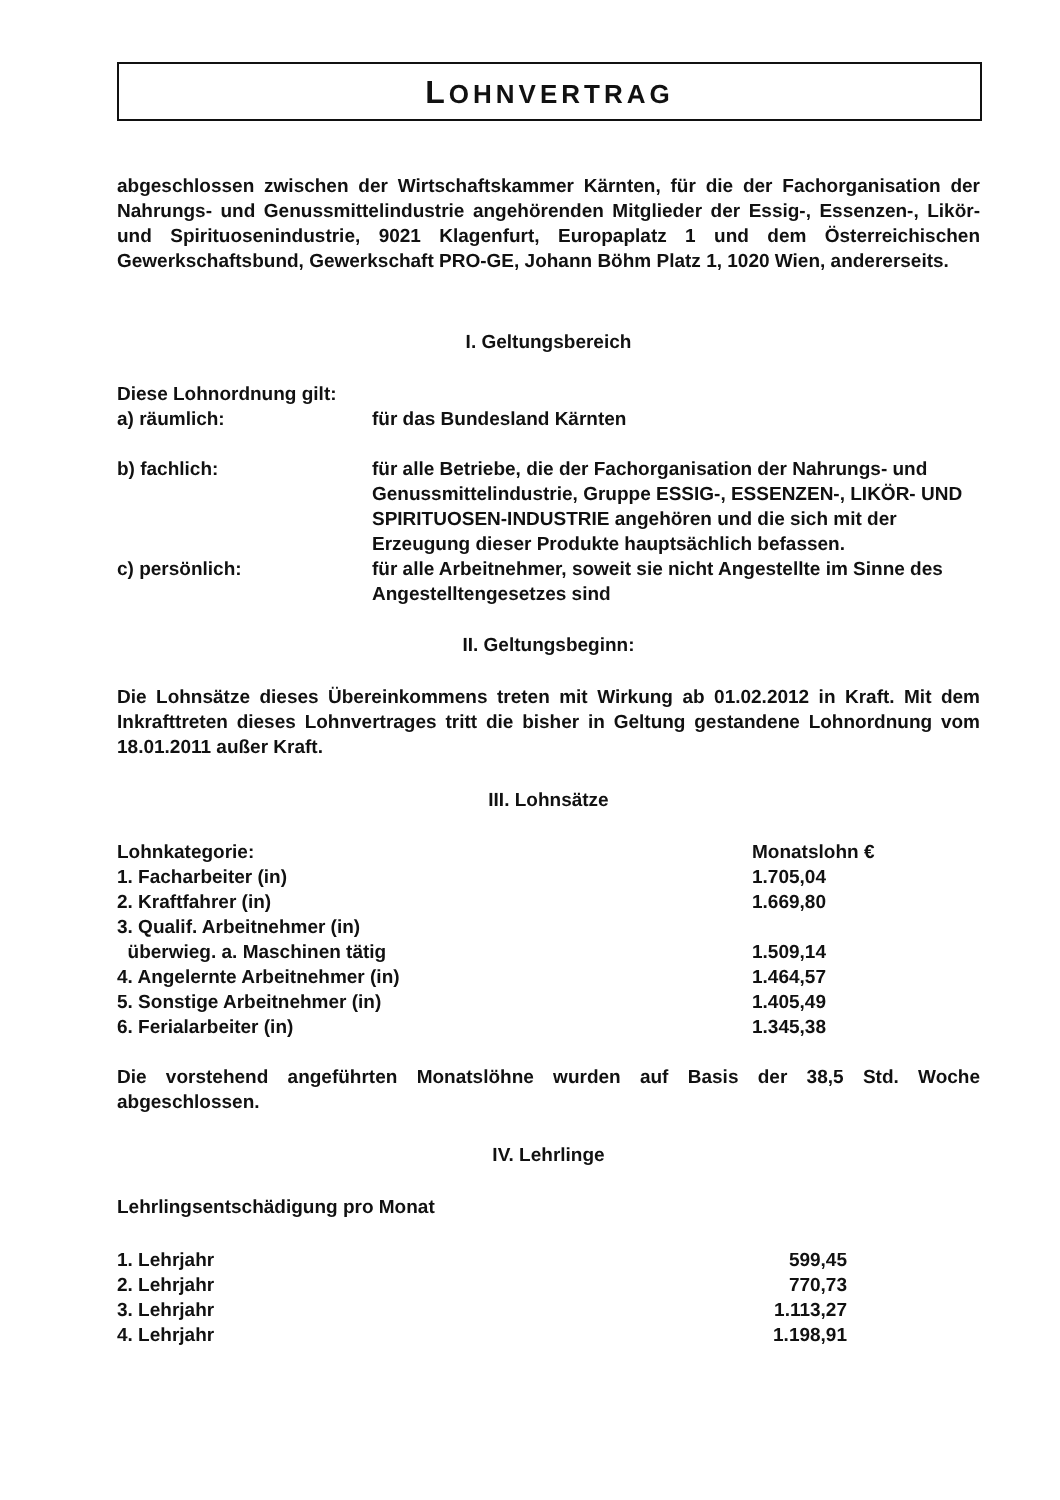LOHNVERTRAG
abgeschlossen zwischen der Wirtschaftskammer Kärnten, für die der Fachorganisation der Nahrungs- und Genussmittelindustrie angehörenden Mitglieder der Essig-, Essenzen-, Likör- und Spirituosenindustrie, 9021 Klagenfurt, Europaplatz 1 und dem Österreichischen Gewerkschaftsbund, Gewerkschaft PRO-GE, Johann Böhm Platz 1, 1020 Wien, andererseits.
I. Geltungsbereich
Diese Lohnordnung gilt:
| a) räumlich: | für das Bundesland Kärnten |
| b) fachlich: | für alle Betriebe, die der Fachorganisation der Nahrungs- und Genussmittelindustrie, Gruppe ESSIG-, ESSENZEN-, LIKÖR- UND SPIRITUOSEN-INDUSTRIE angehören und die sich mit der Erzeugung dieser Produkte hauptsächlich befassen. |
| c) persönlich: | für alle Arbeitnehmer, soweit sie nicht Angestellte im Sinne des Angestelltengesetzes sind |
II. Geltungsbeginn:
Die Lohnsätze dieses Übereinkommens treten mit Wirkung ab 01.02.2012 in Kraft. Mit dem Inkrafttreten dieses Lohnvertrages tritt die bisher in Geltung gestandene Lohnordnung vom 18.01.2011 außer Kraft.
III. Lohnsätze
| Lohnkategorie: | Monatslohn € |
| 1. Facharbeiter (in) | 1.705,04 |
| 2. Kraftfahrer (in) | 1.669,80 |
| 3. Qualif. Arbeitnehmer (in) überwieg. a. Maschinen tätig | 1.509,14 |
| 4. Angelernte Arbeitnehmer (in) | 1.464,57 |
| 5. Sonstige Arbeitnehmer (in) | 1.405,49 |
| 6. Ferialarbeiter (in) | 1.345,38 |
Die vorstehend angeführten Monatslöhne wurden auf Basis der 38,5 Std. Woche abgeschlossen.
IV. Lehrlinge
Lehrlingsentschädigung pro Monat
| 1. Lehrjahr | 599,45 |
| 2. Lehrjahr | 770,73 |
| 3. Lehrjahr | 1.113,27 |
| 4. Lehrjahr | 1.198,91 |